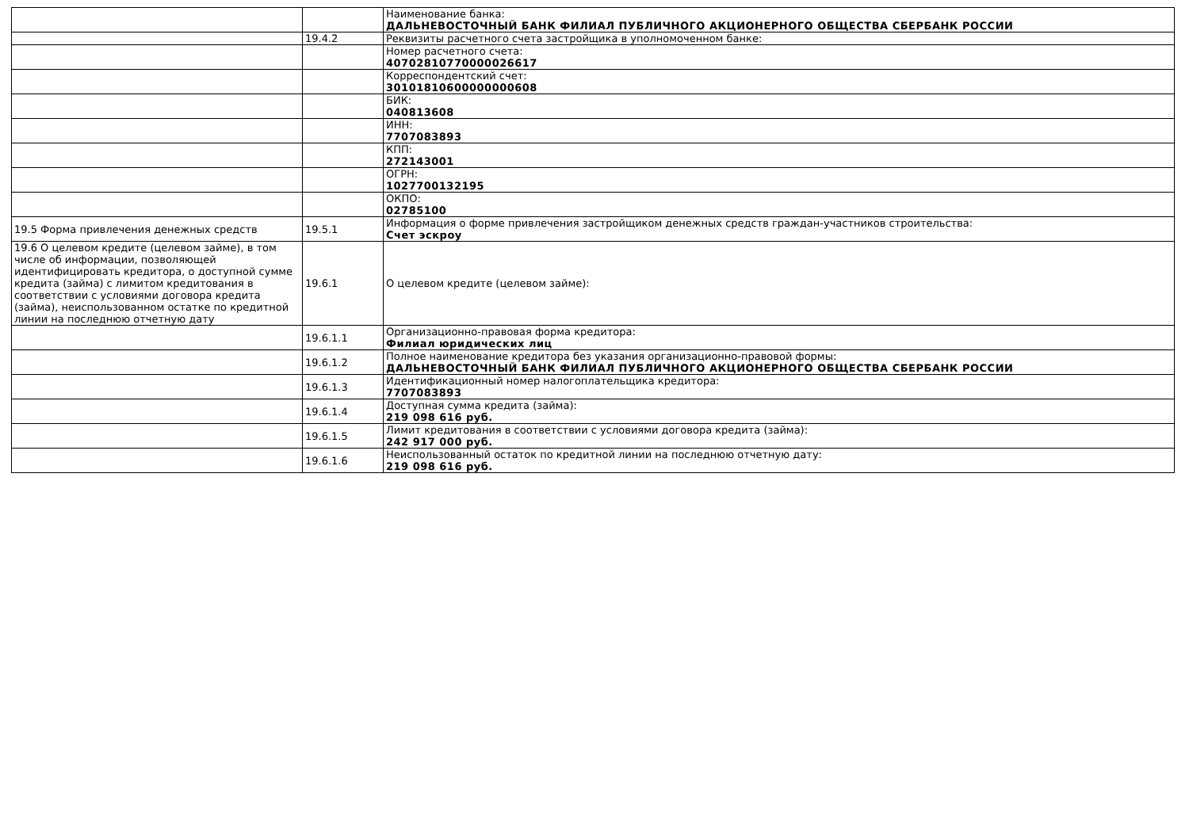| | | Наименование банка: ДАЛЬНЕВОСТОЧНЫЙ БАНК ФИЛИАЛ ПУБЛИЧНОГО АКЦИОНЕРНОГО ОБЩЕСТВА СБЕРБАНК РОССИИ |
| | 19.4.2 | Реквизиты расчетного счета застройщика в уполномоченном банке: |
| | | Номер расчетного счета: 40702810770000026617 |
| | | Корреспондентский счет: 30101810600000000608 |
| | | БИК: 040813608 |
| | | ИНН: 7707083893 |
| | | КПП: 272143001 |
| | | ОГРН: 1027700132195 |
| | | ОКПО: 02785100 |
| 19.5 Форма привлечения денежных средств | 19.5.1 | Информация о форме привлечения застройщиком денежных средств граждан-участников строительства: Счет эскроу |
| 19.6 О целевом кредите (целевом займе), в том числе об информации, позволяющей идентифицировать кредитора, о доступной сумме кредита (займа) с лимитом кредитования в соответствии с условиями договора кредита (займа), неиспользованном остатке по кредитной линии на последнюю отчетную дату | 19.6.1 | О целевом кредите (целевом займе): |
| | 19.6.1.1 | Организационно-правовая форма кредитора: Филиал юридических лиц |
| | 19.6.1.2 | Полное наименование кредитора без указания организационно-правовой формы: ДАЛЬНЕВОСТОЧНЫЙ БАНК ФИЛИАЛ ПУБЛИЧНОГО АКЦИОНЕРНОГО ОБЩЕСТВА СБЕРБАНК РОССИИ |
| | 19.6.1.3 | Идентификационный номер налогоплательщика кредитора: 7707083893 |
| | 19.6.1.4 | Доступная сумма кредита (займа): 219 098 616 руб. |
| | 19.6.1.5 | Лимит кредитования в соответствии с условиями договора кредита (займа): 242 917 000 руб. |
| | 19.6.1.6 | Неиспользованный остаток по кредитной линии на последнюю отчетную дату: 219 098 616 руб. |